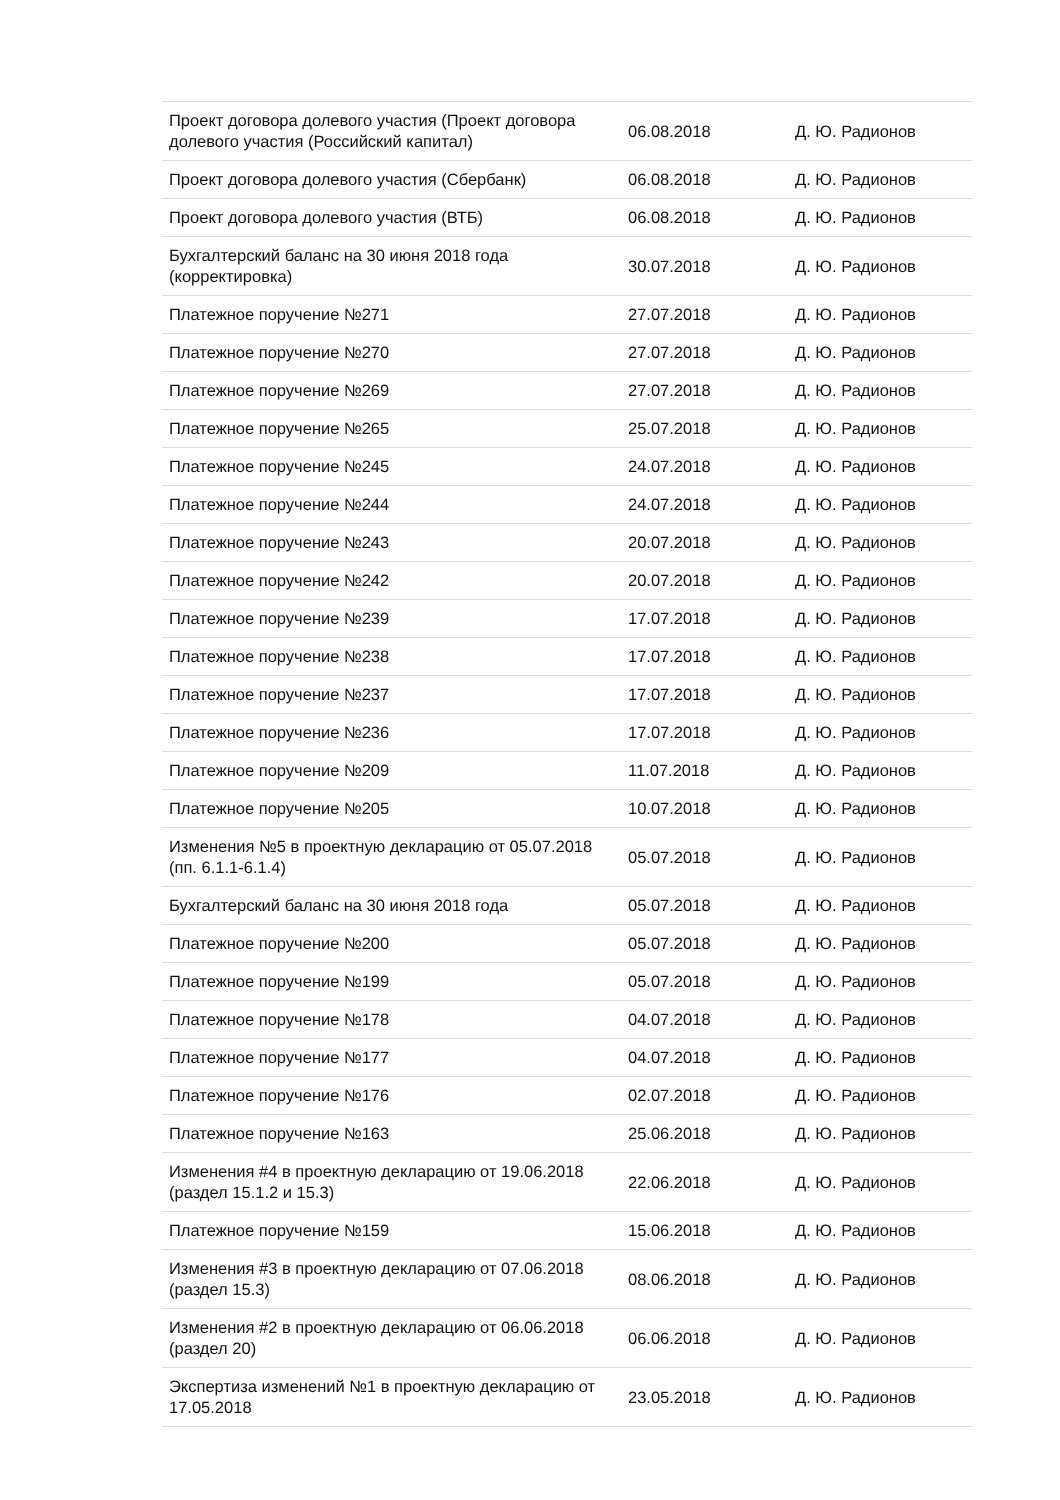| Проект договора долевого участия (Проект договора долевого участия (Российский капитал) | 06.08.2018 | Д. Ю. Радионов |
| Проект договора долевого участия (Сбербанк) | 06.08.2018 | Д. Ю. Радионов |
| Проект договора долевого участия (ВТБ) | 06.08.2018 | Д. Ю. Радионов |
| Бухгалтерский баланс на 30 июня 2018 года (корректировка) | 30.07.2018 | Д. Ю. Радионов |
| Платежное поручение №271 | 27.07.2018 | Д. Ю. Радионов |
| Платежное поручение №270 | 27.07.2018 | Д. Ю. Радионов |
| Платежное поручение №269 | 27.07.2018 | Д. Ю. Радионов |
| Платежное поручение №265 | 25.07.2018 | Д. Ю. Радионов |
| Платежное поручение №245 | 24.07.2018 | Д. Ю. Радионов |
| Платежное поручение №244 | 24.07.2018 | Д. Ю. Радионов |
| Платежное поручение №243 | 20.07.2018 | Д. Ю. Радионов |
| Платежное поручение №242 | 20.07.2018 | Д. Ю. Радионов |
| Платежное поручение №239 | 17.07.2018 | Д. Ю. Радионов |
| Платежное поручение №238 | 17.07.2018 | Д. Ю. Радионов |
| Платежное поручение №237 | 17.07.2018 | Д. Ю. Радионов |
| Платежное поручение №236 | 17.07.2018 | Д. Ю. Радионов |
| Платежное поручение №209 | 11.07.2018 | Д. Ю. Радионов |
| Платежное поручение №205 | 10.07.2018 | Д. Ю. Радионов |
| Изменения №5 в проектную декларацию от 05.07.2018 (пп. 6.1.1-6.1.4) | 05.07.2018 | Д. Ю. Радионов |
| Бухгалтерский баланс на 30 июня 2018 года | 05.07.2018 | Д. Ю. Радионов |
| Платежное поручение №200 | 05.07.2018 | Д. Ю. Радионов |
| Платежное поручение №199 | 05.07.2018 | Д. Ю. Радионов |
| Платежное поручение №178 | 04.07.2018 | Д. Ю. Радионов |
| Платежное поручение №177 | 04.07.2018 | Д. Ю. Радионов |
| Платежное поручение №176 | 02.07.2018 | Д. Ю. Радионов |
| Платежное поручение №163 | 25.06.2018 | Д. Ю. Радионов |
| Изменения #4 в проектную декларацию от 19.06.2018 (раздел 15.1.2 и 15.3) | 22.06.2018 | Д. Ю. Радионов |
| Платежное поручение №159 | 15.06.2018 | Д. Ю. Радионов |
| Изменения #3 в проектную декларацию от 07.06.2018 (раздел 15.3) | 08.06.2018 | Д. Ю. Радионов |
| Изменения #2 в проектную декларацию от 06.06.2018 (раздел 20) | 06.06.2018 | Д. Ю. Радионов |
| Экспертиза изменений №1 в проектную декларацию от 17.05.2018 | 23.05.2018 | Д. Ю. Радионов |